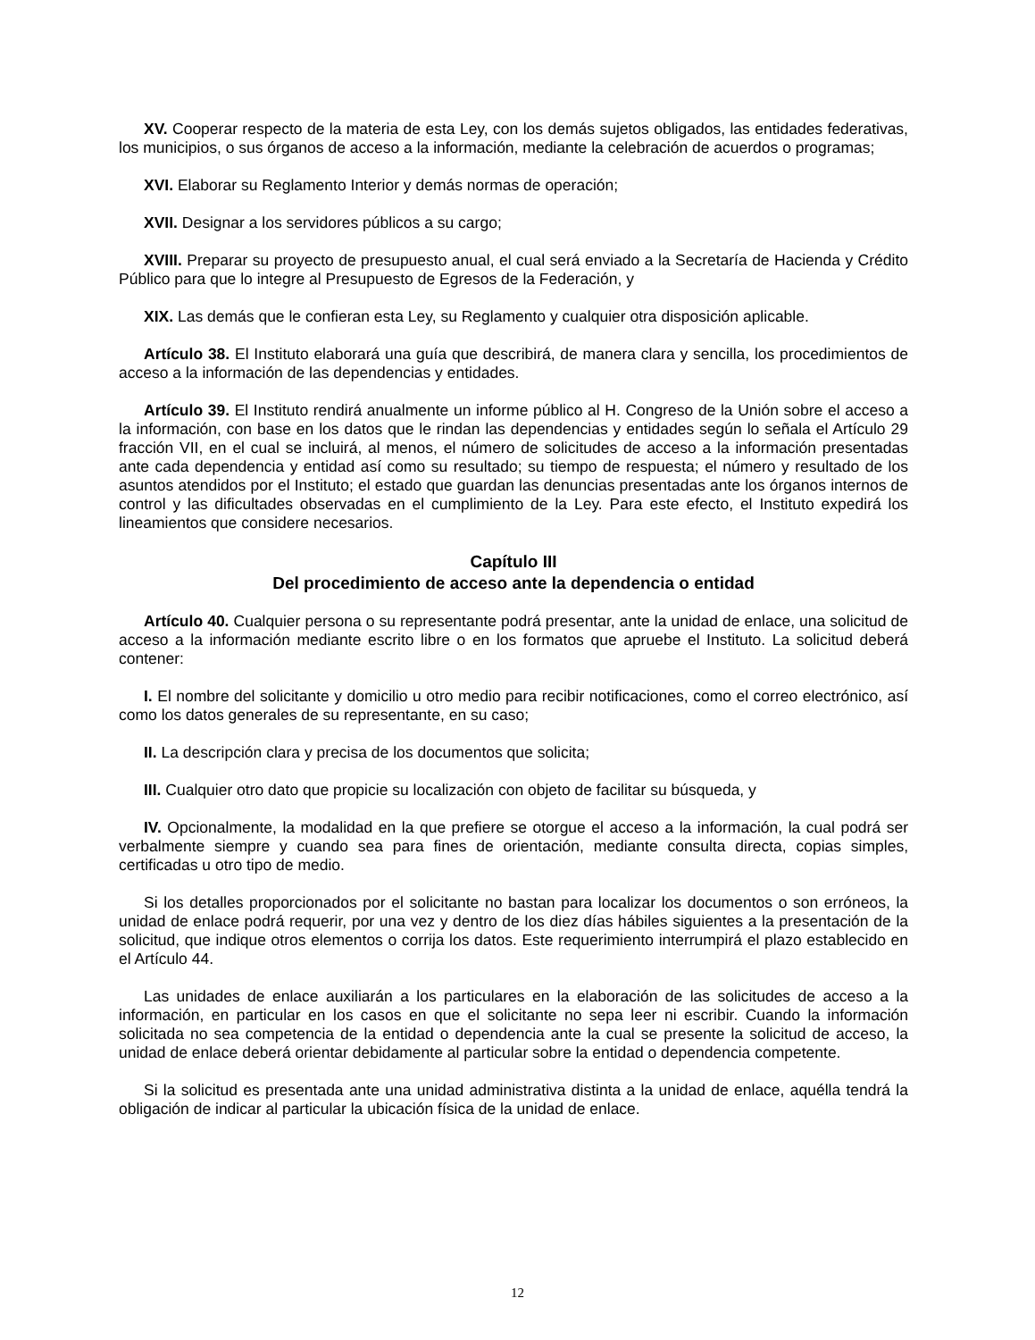XV. Cooperar respecto de la materia de esta Ley, con los demás sujetos obligados, las entidades federativas, los municipios, o sus órganos de acceso a la información, mediante la celebración de acuerdos o programas;
XVI. Elaborar su Reglamento Interior y demás normas de operación;
XVII. Designar a los servidores públicos a su cargo;
XVIII. Preparar su proyecto de presupuesto anual, el cual será enviado a la Secretaría de Hacienda y Crédito Público para que lo integre al Presupuesto de Egresos de la Federación, y
XIX. Las demás que le confieran esta Ley, su Reglamento y cualquier otra disposición aplicable.
Artículo 38. El Instituto elaborará una guía que describirá, de manera clara y sencilla, los procedimientos de acceso a la información de las dependencias y entidades.
Artículo 39. El Instituto rendirá anualmente un informe público al H. Congreso de la Unión sobre el acceso a la información, con base en los datos que le rindan las dependencias y entidades según lo señala el Artículo 29 fracción VII, en el cual se incluirá, al menos, el número de solicitudes de acceso a la información presentadas ante cada dependencia y entidad así como su resultado; su tiempo de respuesta; el número y resultado de los asuntos atendidos por el Instituto; el estado que guardan las denuncias presentadas ante los órganos internos de control y las dificultades observadas en el cumplimiento de la Ley. Para este efecto, el Instituto expedirá los lineamientos que considere necesarios.
Capítulo III
Del procedimiento de acceso ante la dependencia o entidad
Artículo 40. Cualquier persona o su representante podrá presentar, ante la unidad de enlace, una solicitud de acceso a la información mediante escrito libre o en los formatos que apruebe el Instituto. La solicitud deberá contener:
I. El nombre del solicitante y domicilio u otro medio para recibir notificaciones, como el correo electrónico, así como los datos generales de su representante, en su caso;
II. La descripción clara y precisa de los documentos que solicita;
III. Cualquier otro dato que propicie su localización con objeto de facilitar su búsqueda, y
IV. Opcionalmente, la modalidad en la que prefiere se otorgue el acceso a la información, la cual podrá ser verbalmente siempre y cuando sea para fines de orientación, mediante consulta directa, copias simples, certificadas u otro tipo de medio.
Si los detalles proporcionados por el solicitante no bastan para localizar los documentos o son erróneos, la unidad de enlace podrá requerir, por una vez y dentro de los diez días hábiles siguientes a la presentación de la solicitud, que indique otros elementos o corrija los datos. Este requerimiento interrumpirá el plazo establecido en el Artículo 44.
Las unidades de enlace auxiliarán a los particulares en la elaboración de las solicitudes de acceso a la información, en particular en los casos en que el solicitante no sepa leer ni escribir. Cuando la información solicitada no sea competencia de la entidad o dependencia ante la cual se presente la solicitud de acceso, la unidad de enlace deberá orientar debidamente al particular sobre la entidad o dependencia competente.
Si la solicitud es presentada ante una unidad administrativa distinta a la unidad de enlace, aquélla tendrá la obligación de indicar al particular la ubicación física de la unidad de enlace.
12